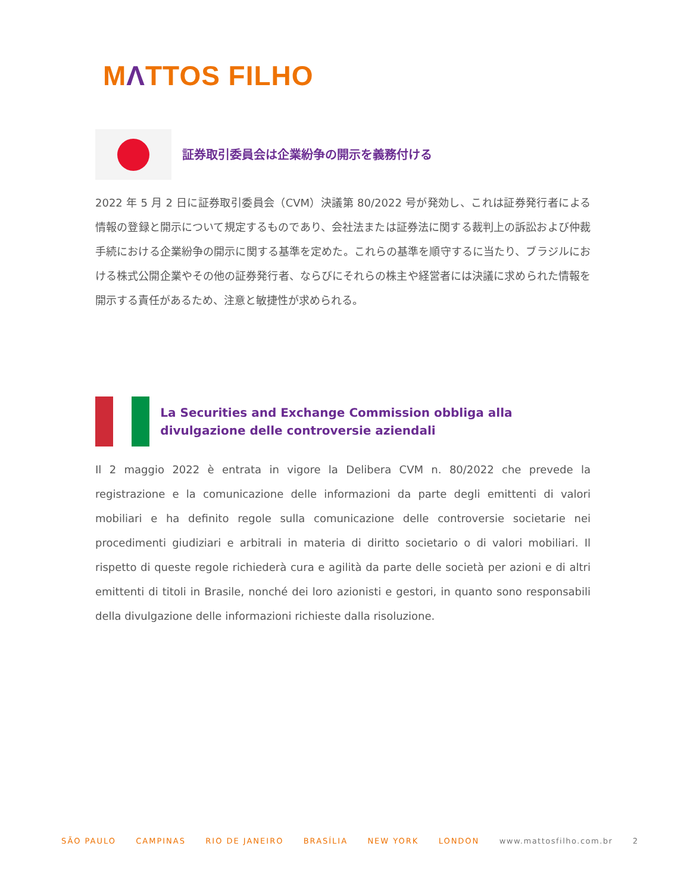MΛTTOS FILHO
証券取引委員会は企業紛争の開示を義務付ける
2022 年 5 月 2 日に証券取引委員会（CVM）決議第 80/2022 号が発効し、これは証券発行者による情報の登録と開示について規定するものであり、会社法または証券法に関する裁判上の訴訟および仲裁手続における企業紛争の開示に関する基準を定めた。これらの基準を順守するに当たり、ブラジルにおける株式公開企業やその他の証券発行者、ならびにそれらの株主や経営者には決議に求められた情報を開示する責任があるため、注意と敏捷性が求められる。
La Securities and Exchange Commission obbliga alla divulgazione delle controversie aziendali
Il 2 maggio 2022 è entrata in vigore la Delibera CVM n. 80/2022 che prevede la registrazione e la comunicazione delle informazioni da parte degli emittenti di valori mobiliari e ha definito regole sulla comunicazione delle controversie societarie nei procedimenti giudiziari e arbitrali in materia di diritto societario o di valori mobiliari. Il rispetto di queste regole richiederà cura e agilità da parte delle società per azioni e di altri emittenti di titoli in Brasile, nonché dei loro azionisti e gestori, in quanto sono responsabili della divulgazione delle informazioni richieste dalla risoluzione.
SÃO PAULO CAMPINAS RIO DE JANEIRO BRASÍLIA NEW YORK LONDON www.mattosfilho.com.br 2